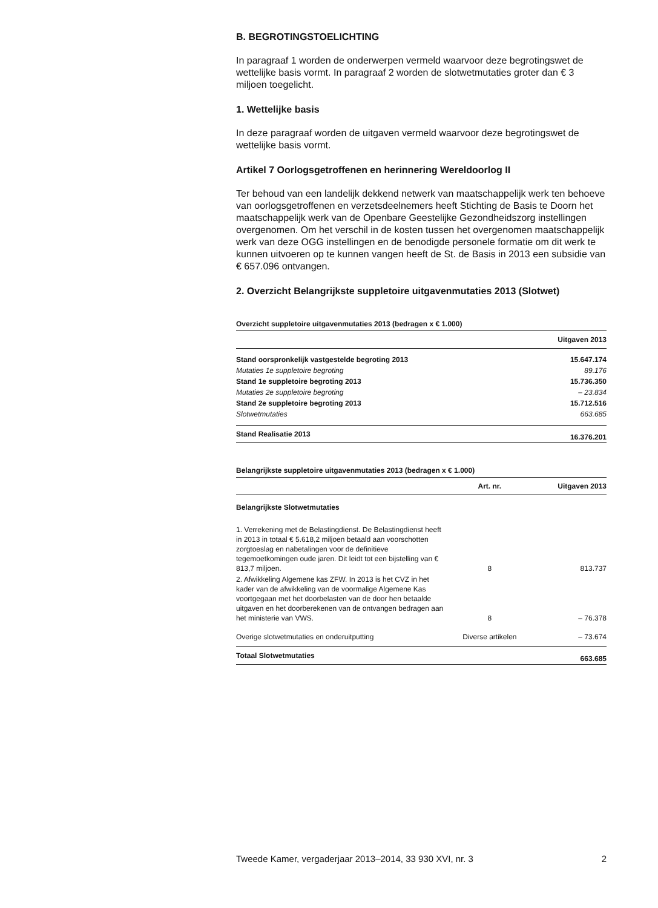B. BEGROTINGSTOELICHTING
In paragraaf 1 worden de onderwerpen vermeld waarvoor deze begrotingswet de wettelijke basis vormt. In paragraaf 2 worden de slotwetmutaties groter dan € 3 miljoen toegelicht.
1. Wettelijke basis
In deze paragraaf worden de uitgaven vermeld waarvoor deze begrotingswet de wettelijke basis vormt.
Artikel 7 Oorlogsgetroffenen en herinnering Wereldoorlog II
Ter behoud van een landelijk dekkend netwerk van maatschappelijk werk ten behoeve van oorlogsgetroffenen en verzetsdeelnemers heeft Stichting de Basis te Doorn het maatschappelijk werk van de Openbare Geestelijke Gezondheidszorg instellingen overgenomen. Om het verschil in de kosten tussen het overgenomen maatschappelijk werk van deze OGG instellingen en de benodigde personele formatie om dit werk te kunnen uitvoeren op te kunnen vangen heeft de St. de Basis in 2013 een subsidie van € 657.096 ontvangen.
2. Overzicht Belangrijkste suppletoire uitgavenmutaties 2013 (Slotwet)
Overzicht suppletoire uitgavenmutaties 2013 (bedragen x € 1.000)
| | Uitgaven 2013 |
| --- | --- |
| Stand oorspronkelijk vastgestelde begroting 2013 | 15.647.174 |
| Mutaties 1e suppletoire begroting | 89.176 |
| Stand 1e suppletoire begroting 2013 | 15.736.350 |
| Mutaties 2e suppletoire begroting | – 23.834 |
| Stand 2e suppletoire begroting 2013 | 15.712.516 |
| Slotwetmutaties | 663.685 |
| Stand Realisatie 2013 | 16.376.201 |
Belangrijkste suppletoire uitgavenmutaties 2013 (bedragen x € 1.000)
| | Art. nr. | Uitgaven 2013 |
| --- | --- | --- |
| Belangrijkste Slotwetmutaties | | |
| 1. Verrekening met de Belastingdienst. De Belastingdienst heeft in 2013 in totaal € 5.618,2 miljoen betaald aan voorschotten zorgtoeslag en nabetalingen voor de definitieve tegemoetkomingen oude jaren. Dit leidt tot een bijstelling van € 813,7 miljoen. | 8 | 813.737 |
| 2. Afwikkeling Algemene kas ZFW. In 2013 is het CVZ in het kader van de afwikkeling van de voormalige Algemene Kas voortgegaan met het doorbelasten van de door hen betaalde uitgaven en het doorberekenen van de ontvangen bedragen aan het ministerie van VWS. | 8 | – 76.378 |
| Overige slotwetmutaties en onderuitputting | Diverse artikelen | – 73.674 |
| Totaal Slotwetmutaties | | 663.685 |
Tweede Kamer, vergaderjaar 2013–2014, 33 930 XVI, nr. 3 2